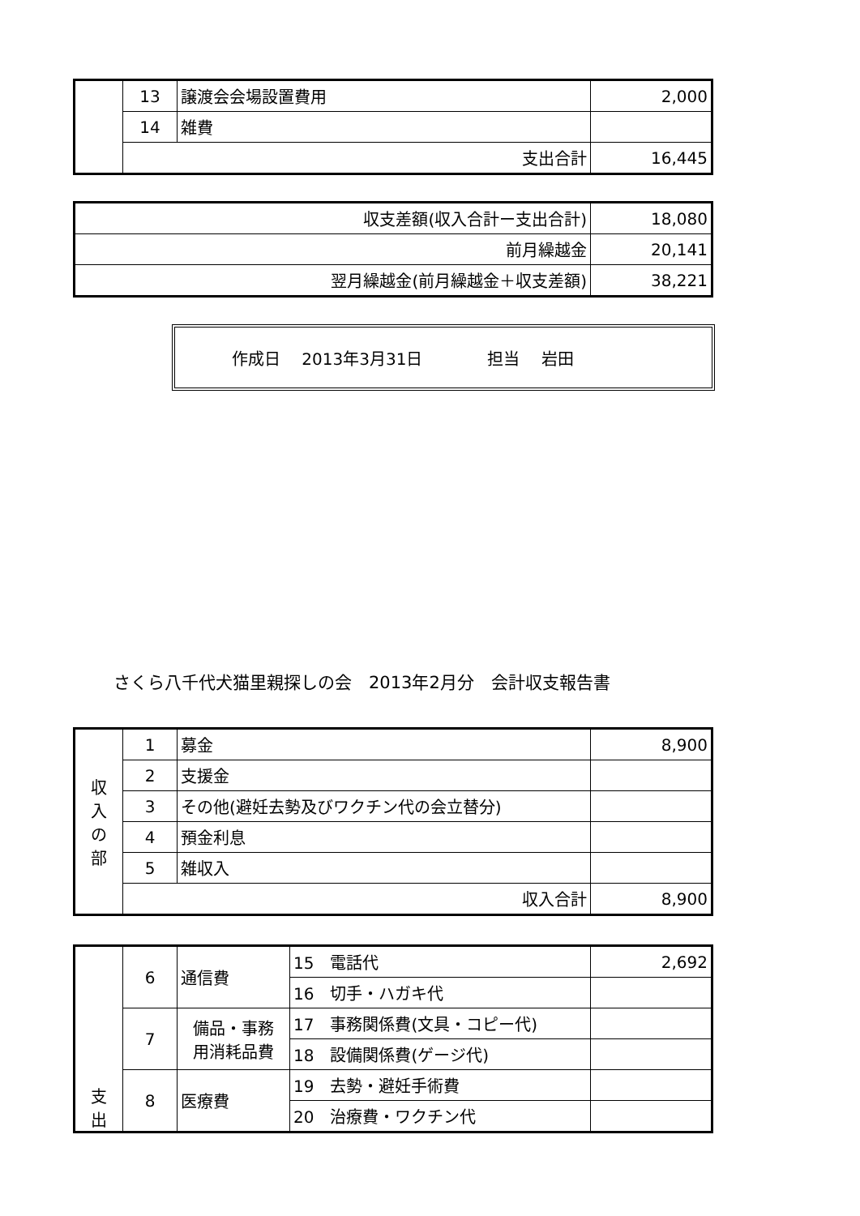| | 13 | 譲渡会会場設置費用 | 2,000 |
| | 14 | 雑費 | |
| | 支出合計 | | 16,445 |
| 収支差額(収入合計ー支出合計) | 18,080 |
| 前月繰越金 | 20,141 |
| 翌月繰越金(前月繰越金＋収支差額) | 38,221 |
作成日　 2013年3月31日 担当　 岩田
さくら八千代犬猫里親探しの会　2013年2月分　会計収支報告書
| 収 入 の 部 | 1 | 募金 | 8,900 |
| | 2 | 支援金 | |
| | 3 | その他(避妊去勢及びワクチン代の会立替分) | |
| | 4 | 預金利息 | |
| | 5 | 雑収入 | |
| | 収入合計 | | 8,900 |
| 支 出 | 6 | 通信費 | 15 電話代 | 2,692 |
| | | | 16 切手・ハガキ代 | |
| | 7 | 備品・事務 用消耗品費 | 17 事務関係費(文具・コピー代) | |
| | | | 18 設備関係費(ゲージ代) | |
| | 8 | 医療費 | 19 去勢・避妊手術費 | |
| | | | 20 治療費・ワクチン代 | |